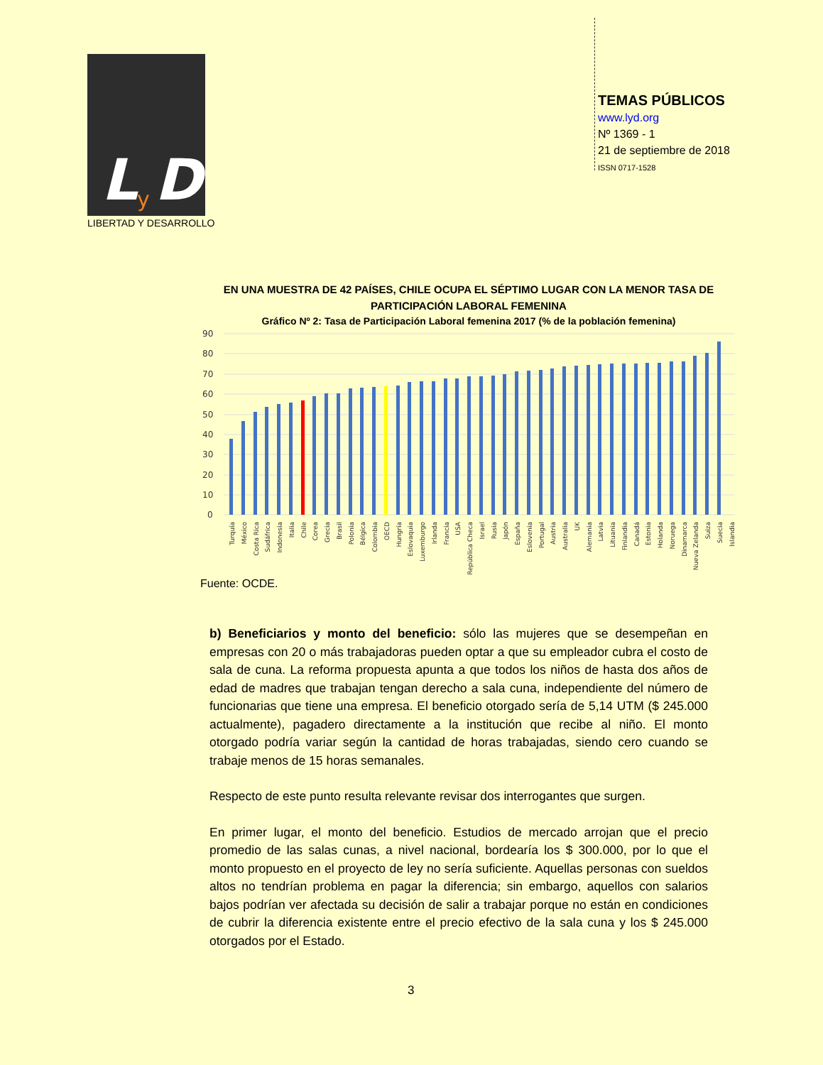L
y
D
LIBERTAD Y DESARROLLO
TEMAS PÚBLICOS
www.lyd.org
Nº 1369 - 1
21 de septiembre de 2018
ISSN 0717-1528
EN UNA MUESTRA DE 42 PAÍSES, CHILE OCUPA EL SÉPTIMO LUGAR CON LA MENOR TASA DE PARTICIPACIÓN LABORAL FEMENINA
Gráfico Nº 2: Tasa de Participación Laboral femenina 2017 (% de la población femenina)
90
80
70
60
50
40
30
20
10
0
Turquía
México
Costa Rica
Sudáfrica
Indonesia
Italia
Chile
Corea
Grecia
Brasil
Polonia
Bélgica
Colombia
OECD
Hungría
Eslovaquia
Luxemburgo
Irlanda
Francia
USA
República Checa
Israel
Rusia
Japón
España
Eslovenia
Portugal
Austria
Australia
UK
Alemania
Latvia
Lituania
Finlandia
Canadá
Estonia
Holanda
Noruega
Dinamarca
Nueva Zelanda
Suiza
Suecia
Islandia
Fuente: OCDE.
b) Beneficiarios y monto del beneficio: sólo las mujeres que se desempeñan en empresas con 20 o más trabajadoras pueden optar a que su empleador cubra el costo de sala de cuna. La reforma propuesta apunta a que todos los niños de hasta dos años de edad de madres que trabajan tengan derecho a sala cuna, independiente del número de funcionarias que tiene una empresa. El beneficio otorgado sería de 5,14 UTM ($ 245.000 actualmente), pagadero directamente a la institución que recibe al niño. El monto otorgado podría variar según la cantidad de horas trabajadas, siendo cero cuando se trabaje menos de 15 horas semanales.
Respecto de este punto resulta relevante revisar dos interrogantes que surgen.
En primer lugar, el monto del beneficio. Estudios de mercado arrojan que el precio promedio de las salas cunas, a nivel nacional, bordearía los $ 300.000, por lo que el monto propuesto en el proyecto de ley no sería suficiente. Aquellas personas con sueldos altos no tendrían problema en pagar la diferencia; sin embargo, aquellos con salarios bajos podrían ver afectada su decisión de salir a trabajar porque no están en condiciones de cubrir la diferencia existente entre el precio efectivo de la sala cuna y los $ 245.000 otorgados por el Estado.
3